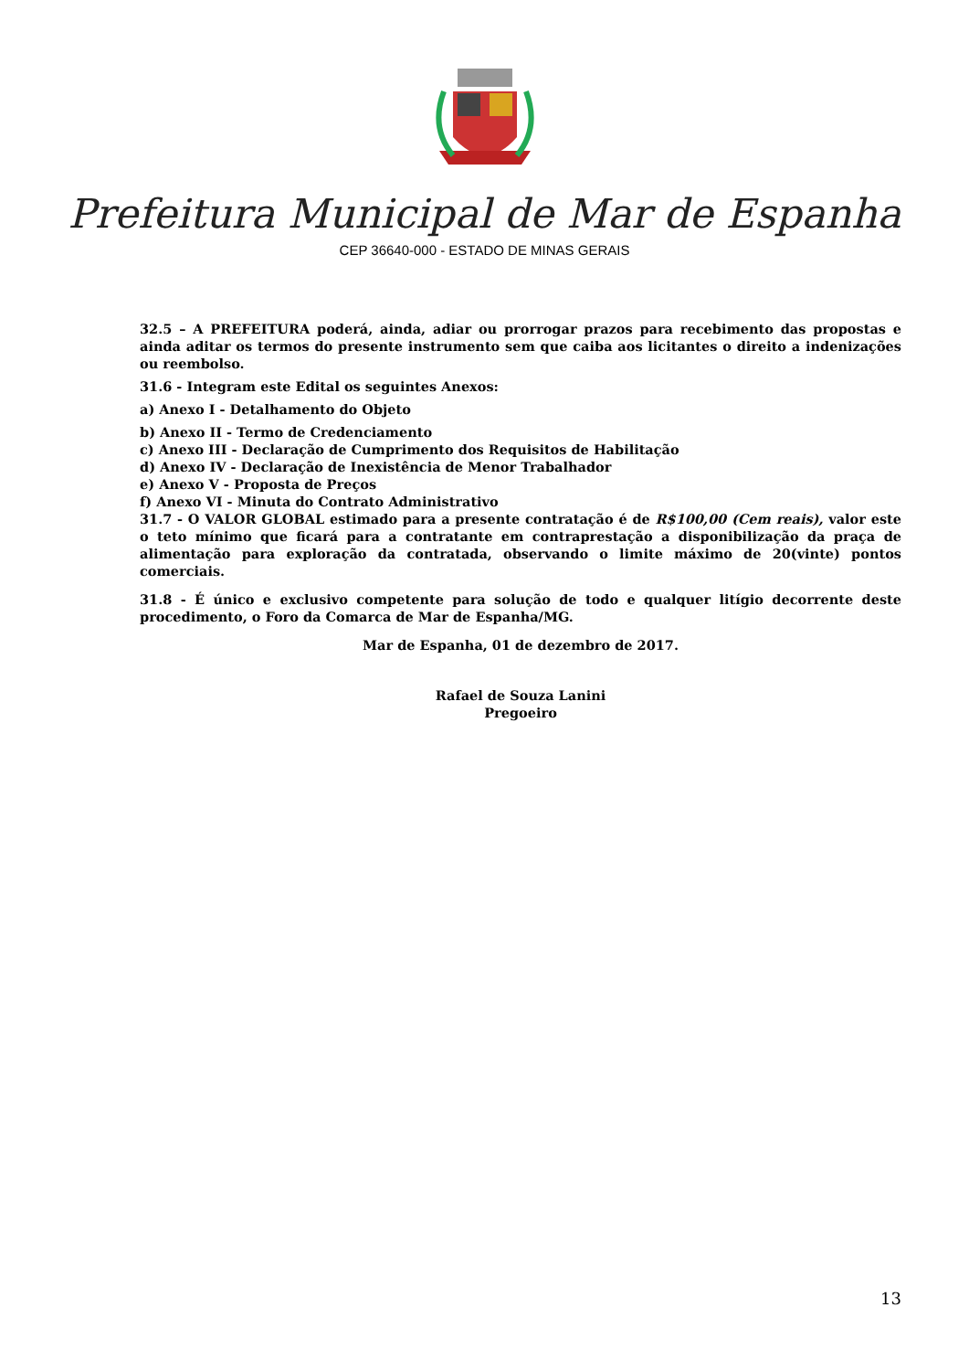Prefeitura Municipal de Mar de Espanha
CEP 36640-000 - ESTADO DE MINAS GERAIS
32.5 – A PREFEITURA poderá, ainda, adiar ou prorrogar prazos para recebimento das propostas e ainda aditar os termos do presente instrumento sem que caiba aos licitantes o direito a indenizações ou reembolso.
31.6 - Integram este Edital os seguintes Anexos:
a) Anexo I - Detalhamento do Objeto
b) Anexo II - Termo de Credenciamento
c) Anexo III - Declaração de Cumprimento dos Requisitos de Habilitação
d) Anexo IV - Declaração de Inexistência de Menor Trabalhador
e) Anexo V - Proposta de Preços
f) Anexo VI - Minuta do Contrato Administrativo
31.7 - O VALOR GLOBAL estimado para a presente contratação é de R$100,00 (Cem reais), valor este o teto mínimo que ficará para a contratante em contraprestação a disponibilização da praça de alimentação para exploração da contratada, observando o limite máximo de 20(vinte) pontos comerciais.
31.8 - É único e exclusivo competente para solução de todo e qualquer litígio decorrente deste procedimento, o Foro da Comarca de Mar de Espanha/MG.
Mar de Espanha, 01 de dezembro de 2017.
Rafael de Souza Lanini
Pregoeiro
13